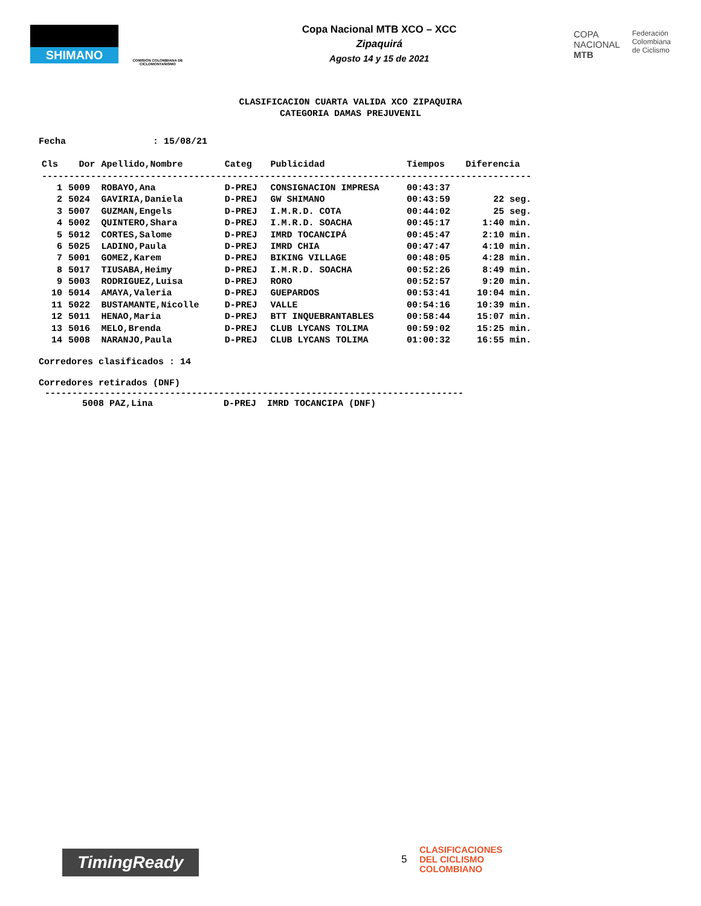SHIMANO
COMISIÓN COLOMBIANA DE CICLOMONTAÑISMO
Copa Nacional MTB XCO – XCC
Zipaquirá
Agosto 14 y 15 de 2021
COPA
NACIONAL
MTB
Federación
Colombiana
de Ciclismo
CLASIFICACION CUARTA VALIDA XCO ZIPAQUIRA
CATEGORIA DAMAS PREJUVENIL
Fecha : 15/08/21
| Cls | Dor | Apellido,Nombre | Categ | Publicidad | Tiempos | Diferencia |
| --- | --- | --- | --- | --- | --- | --- |
| ------------------------------------------------------------------------------------------ | | | | | | |
| 1 | 5009 | ROBAYO,Ana | D-PREJ | CONSIGNACION IMPRESA | 00:43:37 | |
| 2 | 5024 | GAVIRIA,Daniela | D-PREJ | GW SHIMANO | 00:43:59 | 22 seg. |
| 3 | 5007 | GUZMAN,Engels | D-PREJ | I.M.R.D. COTA | 00:44:02 | 25 seg. |
| 4 | 5002 | QUINTERO,Shara | D-PREJ | I.M.R.D. SOACHA | 00:45:17 | 1:40 min. |
| 5 | 5012 | CORTES,Salome | D-PREJ | IMRD TOCANCIPÁ | 00:45:47 | 2:10 min. |
| 6 | 5025 | LADINO,Paula | D-PREJ | IMRD CHIA | 00:47:47 | 4:10 min. |
| 7 | 5001 | GOMEZ,Karem | D-PREJ | BIKING VILLAGE | 00:48:05 | 4:28 min. |
| 8 | 5017 | TIUSABA,Heimy | D-PREJ | I.M.R.D. SOACHA | 00:52:26 | 8:49 min. |
| 9 | 5003 | RODRIGUEZ,Luisa | D-PREJ | RORO | 00:52:57 | 9:20 min. |
| 10 | 5014 | AMAYA,Valeria | D-PREJ | GUEPARDOS | 00:53:41 | 10:04 min. |
| 11 | 5022 | BUSTAMANTE,Nicolle | D-PREJ | VALLE | 00:54:16 | 10:39 min. |
| 12 | 5011 | HENAO,Maria | D-PREJ | BTT INQUEBRANTABLES | 00:58:44 | 15:07 min. |
| 13 | 5016 | MELO,Brenda | D-PREJ | CLUB LYCANS TOLIMA | 00:59:02 | 15:25 min. |
| 14 | 5008 | NARANJO,Paula | D-PREJ | CLUB LYCANS TOLIMA | 01:00:32 | 16:55 min. |
Corredores clasificados : 14
Corredores retirados (DNF)
-----------------------------------------------------------------------------
5008 PAZ,Lina D-PREJ IMRD TOCANCIPA (DNF)
TimingReady 5
CLASIFICACIONES
DEL CICLISMO
COLOMBIANO